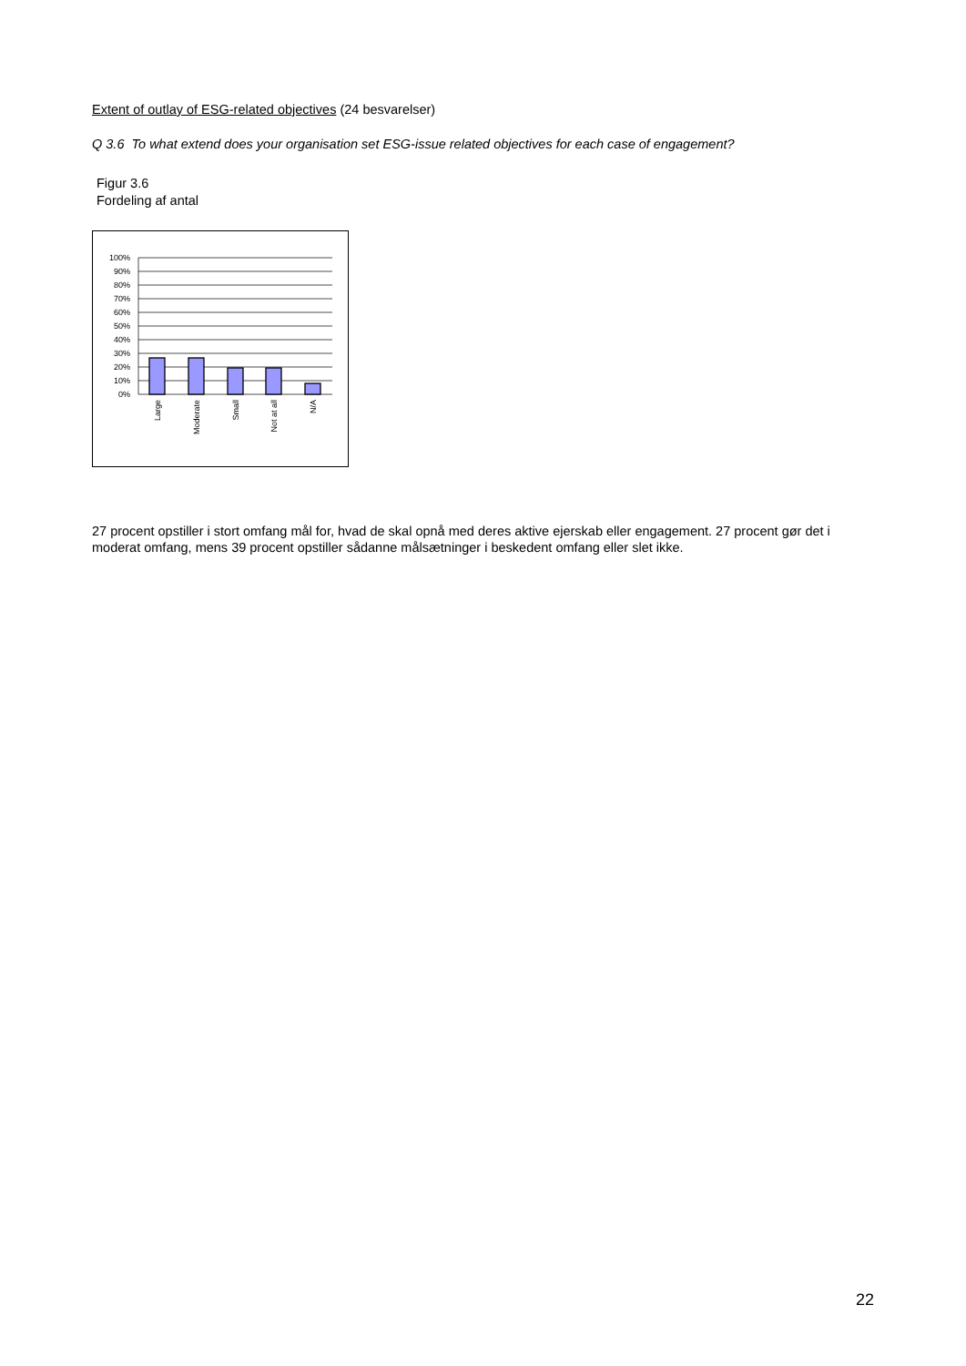Extent of outlay of ESG-related objectives (24 besvarelser)
Q 3.6 To what extend does your organisation set ESG-issue related objectives for each case of engagement?
Figur 3.6
Fordeling af antal
100%
90%
80%
70%
60%
50%
40%
30%
20%
10%
0%
Large
Moderate
Small
Not at all
N/A
27 procent opstiller i stort omfang mål for, hvad de skal opnå med deres aktive ejerskab eller engagement. 27 procent gør det i moderat omfang, mens 39 procent opstiller sådanne målsætninger i beskedent omfang eller slet ikke.
22